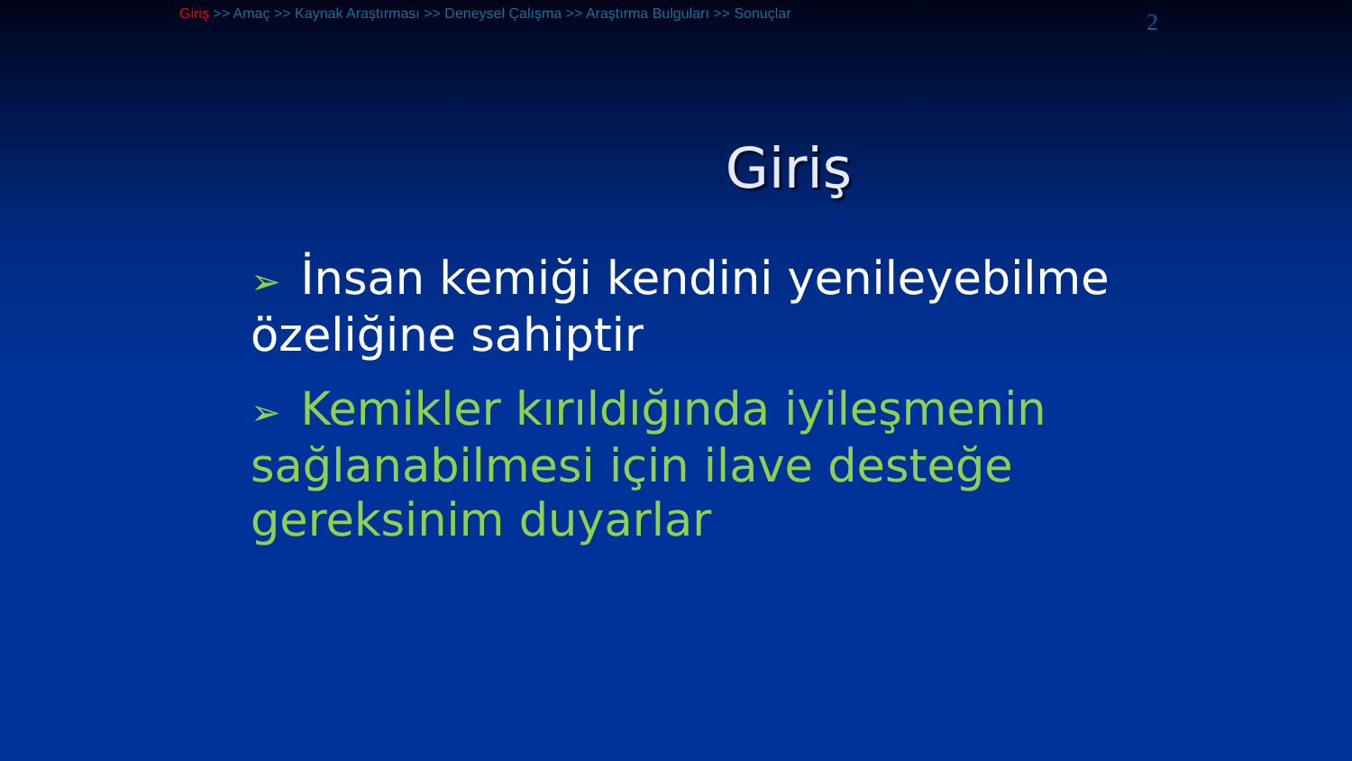Giriş >> Amaç >> Kaynak Araştırması >> Deneysel Çalışma >> Araştırma Bulguları >> Sonuçlar
2
Giriş
➢ İnsan kemiği kendini yenileyebilme özeliğine sahiptir
➢ Kemikler kırıldığında iyileşmenin sağlanabilmesi için ilave desteğe gereksinim duyarlar